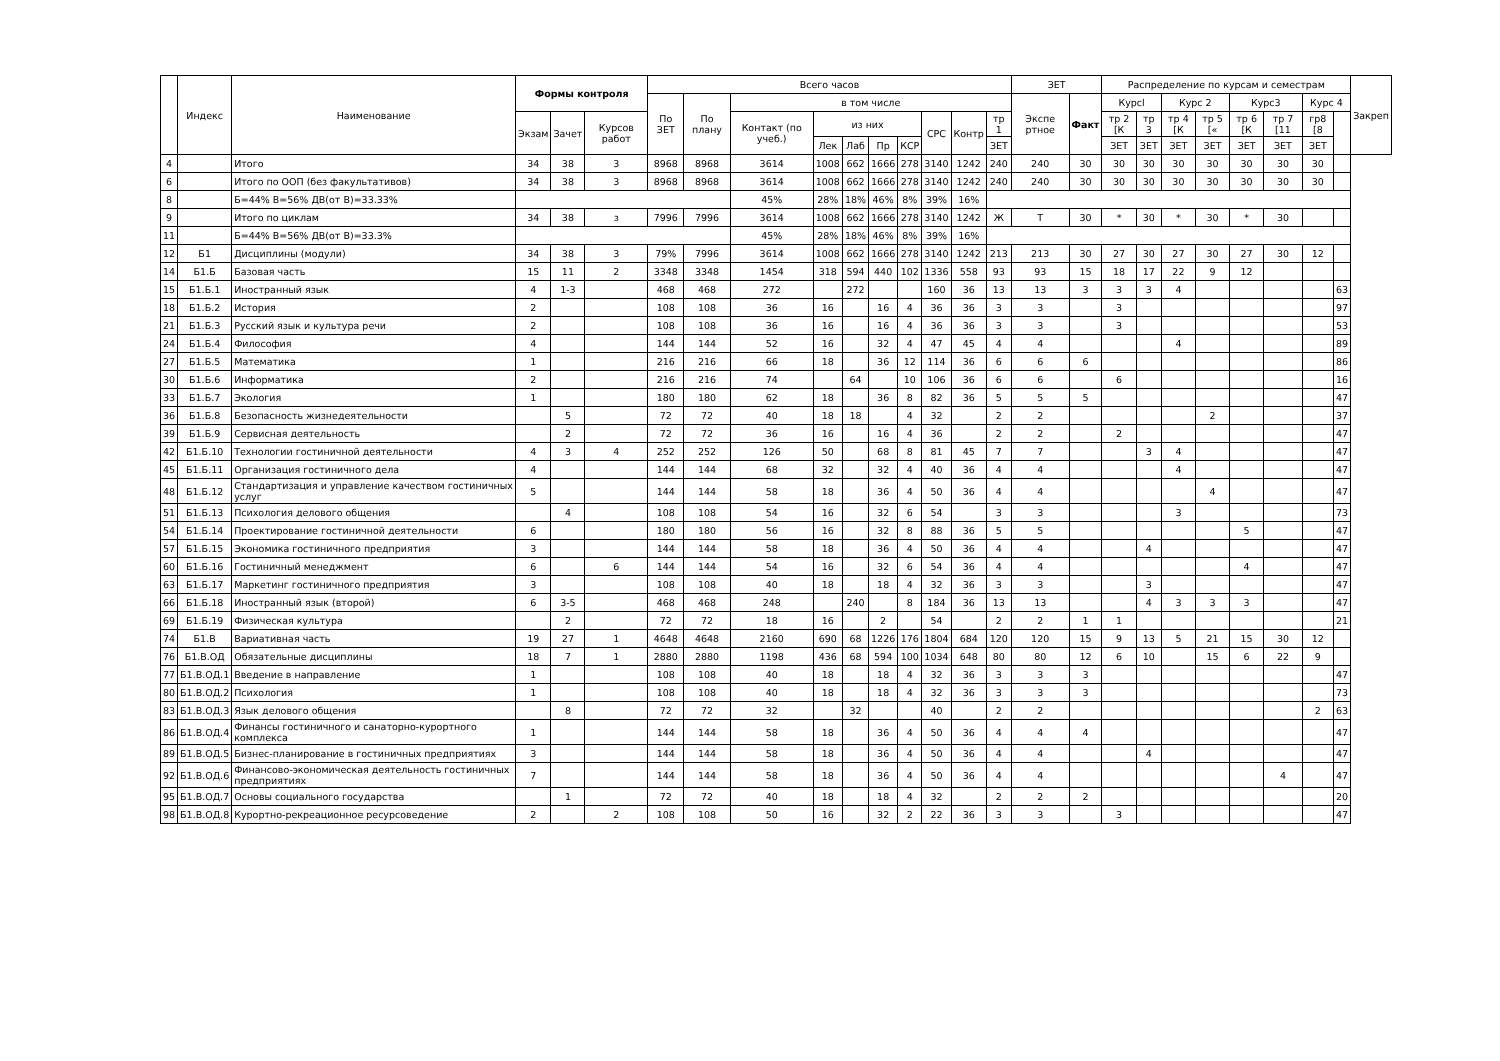| | Индекс | Наименование | Формы контроля | | | Всего часов | | | | | | | | | | ЗЕТ | | Распределение по курсам и семестрам | | | | | | | | Закреп |
| --- | --- | --- | --- | --- | --- | --- | --- | --- | --- | --- | --- | --- | --- | --- | --- | --- | --- | --- | --- | --- | --- | --- | --- | --- | --- | --- |
| | | | | | | По ЗЕТ | По плану | в том числе | | | | | | | | Экспе ртное | Факт | Курсl | | Курс 2 | | Курс3 | | Курс 4 | | |
| | | | Экзам | Зачет | Курсов работ | | | Контакт (по учеб.) | из них | | | | СРС | Контр | тр 1 | | | тр 2 [К | тр 3 | тр 4 [К | тр 5 [« | тр 6 [К | тр 7 [11 | гр8 [8 | | |
| | | | | | | | | | Лек | Лаб | Пр | КСР | | | ЗЕТ | | | ЗЕТ | ЗЕТ | ЗЕТ | ЗЕТ | ЗЕТ | ЗЕТ | ЗЕТ | | |
| 4 | | Итого | 34 | 38 | 3 | 8968 | 8968 | 3614 | 1008 | 662 | 1666 | 278 | 3140 | 1242 | 240 | 240 | 30 | 30 | 30 | 30 | 30 | 30 | 30 | 30 | | |
| 6 | | Итого по ООП (без факультативов) | 34 | 38 | 3 | 8968 | 8968 | 3614 | 1008 | 662 | 1666 | 278 | 3140 | 1242 | 240 | 240 | 30 | 30 | 30 | 30 | 30 | 30 | 30 | 30 | | |
| 8 | | Б=44% В=56% ДВ(от В)=33.33% | | | | | | 45% | 28% | 18% | 46% | 8% | 39% | 16% | | | | | | | | | | | | |
| 9 | | Итого по циклам | 34 | 38 | з | 7996 | 7996 | 3614 | 1008 | 662 | 1666 | 278 | 3140 | 1242 | Ж | Т | 30 | * | 30 | * | 30 | * | 30 | | | |
| 11 | | Б=44% В=56% ДВ(от В)=33.3% | | | | | | 45% | 28% | 18% | 46% | 8% | 39% | 16% | | | | | | | | | | | | |
| 12 | Б1 | Дисциплины (модули) | 34 | 38 | 3 | 79% | 7996 | 3614 | 1008 | 662 | 1666 | 278 | 3140 | 1242 | 213 | 213 | 30 | 27 | 30 | 27 | 30 | 27 | 30 | 12 | | |
| 14 | Б1.Б | Базовая часть | 15 | 11 | 2 | 3348 | 3348 | 1454 | 318 | 594 | 440 | 102 | 1336 | 558 | 93 | 93 | 15 | 18 | 17 | 22 | 9 | 12 | | | | |
| 15 | Б1.Б.1 | Иностранный язык | 4 | 1-3 | | 468 | 468 | 272 | | 272 | | | 160 | 36 | 13 | 13 | 3 | 3 | 3 | 4 | | | | | 63 | |
| 18 | Б1.Б.2 | История | 2 | | | 108 | 108 | 36 | 16 | | 16 | 4 | 36 | 36 | 3 | 3 | | 3 | | | | | | | 97 | |
| 21 | Б1.Б.3 | Русский язык и культура речи | 2 | | | 108 | 108 | 36 | 16 | | 16 | 4 | 36 | 36 | 3 | 3 | | 3 | | | | | | | 53 | |
| 24 | Б1.Б.4 | Философия | 4 | | | 144 | 144 | 52 | 16 | | 32 | 4 | 47 | 45 | 4 | 4 | | | | 4 | | | | | 89 | |
| 27 | Б1.Б.5 | Математика | 1 | | | 216 | 216 | 66 | 18 | | 36 | 12 | 114 | 36 | 6 | 6 | 6 | | | | | | | | 86 | |
| 30 | Б1.Б.6 | Информатика | 2 | | | 216 | 216 | 74 | | 64 | | 10 | 106 | 36 | 6 | 6 | | 6 | | | | | | | 16 | |
| 33 | Б1.Б.7 | Экология | 1 | | | 180 | 180 | 62 | 18 | | 36 | 8 | 82 | 36 | 5 | 5 | 5 | | | | | | | | 47 | |
| 36 | Б1.Б.8 | Безопасность жизнедеятельности | | 5 | | 72 | 72 | 40 | 18 | 18 | | 4 | 32 | | 2 | 2 | | | | | 2 | | | | 37 | |
| 39 | Б1.Б.9 | Сервисная деятельность | | 2 | | 72 | 72 | 36 | 16 | | 16 | 4 | 36 | | 2 | 2 | | 2 | | | | | | | 47 | |
| 42 | Б1.Б.10 | Технологии гостиничной деятельности | 4 | 3 | 4 | 252 | 252 | 126 | 50 | | 68 | 8 | 81 | 45 | 7 | 7 | | | 3 | 4 | | | | | 47 | |
| 45 | Б1.Б.11 | Организация гостиничного дела | 4 | | | 144 | 144 | 68 | 32 | | 32 | 4 | 40 | 36 | 4 | 4 | | | | 4 | | | | | 47 | |
| 48 | Б1.Б.12 | Стандартизация и управление качеством гостиничных услуг | 5 | | | 144 | 144 | 58 | 18 | | 36 | 4 | 50 | 36 | 4 | 4 | | | | | 4 | | | | 47 | |
| 51 | Б1.Б.13 | Психология делового общения | | 4 | | 108 | 108 | 54 | 16 | | 32 | 6 | 54 | | 3 | 3 | | | | 3 | | | | | 73 | |
| 54 | Б1.Б.14 | Проектирование гостиничной деятельности | 6 | | | 180 | 180 | 56 | 16 | | 32 | 8 | 88 | 36 | 5 | 5 | | | | | | 5 | | | 47 | |
| 57 | Б1.Б.15 | Экономика гостиничного предприятия | 3 | | | 144 | 144 | 58 | 18 | | 36 | 4 | 50 | 36 | 4 | 4 | | | 4 | | | | | | 47 | |
| 60 | Б1.Б.16 | Гостиничный менеджмент | 6 | | 6 | 144 | 144 | 54 | 16 | | 32 | 6 | 54 | 36 | 4 | 4 | | | | | | 4 | | | 47 | |
| 63 | Б1.Б.17 | Маркетинг гостиничного предприятия | 3 | | | 108 | 108 | 40 | 18 | | 18 | 4 | 32 | 36 | 3 | 3 | | | 3 | | | | | | 47 | |
| 66 | Б1.Б.18 | Иностранный язык (второй) | 6 | 3-5 | | 468 | 468 | 248 | | 240 | | 8 | 184 | 36 | 13 | 13 | | | 4 | 3 | 3 | 3 | | | 47 | |
| 69 | Б1.Б.19 | Физическая культура | | 2 | | 72 | 72 | 18 | 16 | | 2 | | 54 | | 2 | 2 | 1 | 1 | | | | | | | 21 | |
| 74 | Б1.В | Вариативная часть | 19 | 27 | 1 | 4648 | 4648 | 2160 | 690 | 68 | 1226 | 176 | 1804 | 684 | 120 | 120 | 15 | 9 | 13 | 5 | 21 | 15 | 30 | 12 | | |
| 76 | Б1.В.ОД | Обязательные дисциплины | 18 | 7 | 1 | 2880 | 2880 | 1198 | 436 | 68 | 594 | 100 | 1034 | 648 | 80 | 80 | 12 | 6 | 10 | | 15 | 6 | 22 | 9 | | |
| 77 | Б1.В.ОД.1 | Введение в направление | 1 | | | 108 | 108 | 40 | 18 | | 18 | 4 | 32 | 36 | 3 | 3 | 3 | | | | | | | | 47 | |
| 80 | Б1.В.ОД.2 | Психология | 1 | | | 108 | 108 | 40 | 18 | | 18 | 4 | 32 | 36 | 3 | 3 | 3 | | | | | | | | 73 | |
| 83 | Б1.В.ОД.3 | Язык делового общения | | 8 | | 72 | 72 | 32 | | 32 | | | 40 | | 2 | 2 | | | | | | | | 2 | 63 | |
| 86 | Б1.В.ОД.4 | Финансы гостиничного и санаторно-курортного комплекса | 1 | | | 144 | 144 | 58 | 18 | | 36 | 4 | 50 | 36 | 4 | 4 | 4 | | | | | | | | 47 | |
| 89 | Б1.В.ОД.5 | Бизнес-планирование в гостиничных предприятиях | 3 | | | 144 | 144 | 58 | 18 | | 36 | 4 | 50 | 36 | 4 | 4 | | | 4 | | | | | | 47 | |
| 92 | Б1.В.ОД.6 | Финансово-экономическая деятельность гостиничных предприятиях | 7 | | | 144 | 144 | 58 | 18 | | 36 | 4 | 50 | 36 | 4 | 4 | | | | | | | 4 | | 47 | |
| 95 | Б1.В.ОД.7 | Основы социального государства | | 1 | | 72 | 72 | 40 | 18 | | 18 | 4 | 32 | | 2 | 2 | 2 | | | | | | | | 20 | |
| 98 | Б1.В.ОД.8 | Курортно-рекреационное ресурсоведение | 2 | | 2 | 108 | 108 | 50 | 16 | | 32 | 2 | 22 | 36 | 3 | 3 | | 3 | | | | | | | 47 | |